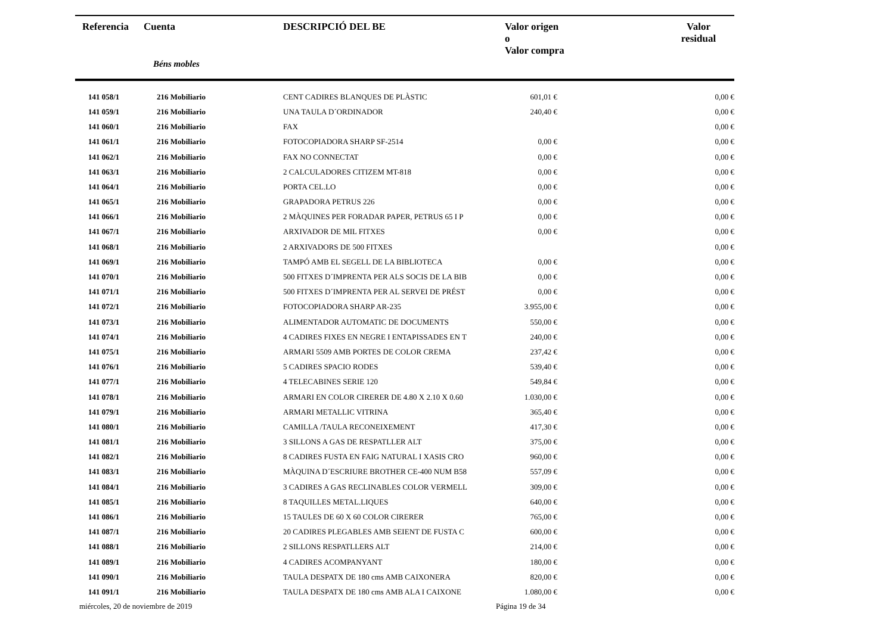| Referencia | Cuenta | DESCRIPCIÓ DEL BE | Valor origen o Valor compra | | Valor residual |
| --- | --- | --- | --- | --- | --- |
| | Béns mobles | | | | |
| 141 058/1 | 216 Mobiliario | CENT CADIRES BLANQUES DE PLÀSTIC | 601,01 € | | 0,00 € |
| 141 059/1 | 216 Mobiliario | UNA TAULA D´ORDINADOR | 240,40 € | | 0,00 € |
| 141 060/1 | 216 Mobiliario | FAX | | | 0,00 € |
| 141 061/1 | 216 Mobiliario | FOTOCOPIADORA SHARP SF-2514 | 0,00 € | | 0,00 € |
| 141 062/1 | 216 Mobiliario | FAX NO CONNECTAT | 0,00 € | | 0,00 € |
| 141 063/1 | 216 Mobiliario | 2 CALCULADORES CITIZEM MT-818 | 0,00 € | | 0,00 € |
| 141 064/1 | 216 Mobiliario | PORTA CEL.LO | 0,00 € | | 0,00 € |
| 141 065/1 | 216 Mobiliario | GRAPADORA PETRUS 226 | 0,00 € | | 0,00 € |
| 141 066/1 | 216 Mobiliario | 2 MÀQUINES PER FORADAR PAPER, PETRUS 65 I P | 0,00 € | | 0,00 € |
| 141 067/1 | 216 Mobiliario | ARXIVADOR DE MIL FITXES | 0,00 € | | 0,00 € |
| 141 068/1 | 216 Mobiliario | 2 ARXIVADORS DE 500 FITXES | | | 0,00 € |
| 141 069/1 | 216 Mobiliario | TAMPÓ AMB EL SEGELL DE LA BIBLIOTECA | 0,00 € | | 0,00 € |
| 141 070/1 | 216 Mobiliario | 500 FITXES D´IMPRENTA PER ALS SOCIS DE LA BIB | 0,00 € | | 0,00 € |
| 141 071/1 | 216 Mobiliario | 500 FITXES D´IMPRENTA PER AL SERVEI DE PRÉST | 0,00 € | | 0,00 € |
| 141 072/1 | 216 Mobiliario | FOTOCOPIADORA SHARP AR-235 | 3.955,00 € | | 0,00 € |
| 141 073/1 | 216 Mobiliario | ALIMENTADOR AUTOMATIC DE DOCUMENTS | 550,00 € | | 0,00 € |
| 141 074/1 | 216 Mobiliario | 4 CADIRES FIXES EN NEGRE I ENTAPISSADES EN T | 240,00 € | | 0,00 € |
| 141 075/1 | 216 Mobiliario | ARMARI 5509 AMB PORTES DE COLOR CREMA | 237,42 € | | 0,00 € |
| 141 076/1 | 216 Mobiliario | 5 CADIRES SPACIO RODES | 539,40 € | | 0,00 € |
| 141 077/1 | 216 Mobiliario | 4 TELECABINES SERIE 120 | 549,84 € | | 0,00 € |
| 141 078/1 | 216 Mobiliario | ARMARI EN COLOR CIRERER DE 4.80 X 2.10 X 0.60 | 1.030,00 € | | 0,00 € |
| 141 079/1 | 216 Mobiliario | ARMARI METALLIC VITRINA | 365,40 € | | 0,00 € |
| 141 080/1 | 216 Mobiliario | CAMILLA /TAULA RECONEIXEMENT | 417,30 € | | 0,00 € |
| 141 081/1 | 216 Mobiliario | 3 SILLONS A GAS DE RESPATLLER ALT | 375,00 € | | 0,00 € |
| 141 082/1 | 216 Mobiliario | 8 CADIRES FUSTA EN FAIG NATURAL I XASIS CRO | 960,00 € | | 0,00 € |
| 141 083/1 | 216 Mobiliario | MÀQUINA D´ESCRIURE BROTHER CE-400 NUM B58 | 557,09 € | | 0,00 € |
| 141 084/1 | 216 Mobiliario | 3 CADIRES A GAS RECLINABLES COLOR VERMELL | 309,00 € | | 0,00 € |
| 141 085/1 | 216 Mobiliario | 8 TAQUILLES METAL.LIQUES | 640,00 € | | 0,00 € |
| 141 086/1 | 216 Mobiliario | 15 TAULES DE 60 X 60 COLOR CIRERER | 765,00 € | | 0,00 € |
| 141 087/1 | 216 Mobiliario | 20 CADIRES PLEGABLES AMB SEIENT DE FUSTA C | 600,00 € | | 0,00 € |
| 141 088/1 | 216 Mobiliario | 2 SILLONS RESPATLLERS ALT | 214,00 € | | 0,00 € |
| 141 089/1 | 216 Mobiliario | 4 CADIRES ACOMPANYANT | 180,00 € | | 0,00 € |
| 141 090/1 | 216 Mobiliario | TAULA DESPATX DE 180 cms AMB CAIXONERA | 820,00 € | | 0,00 € |
| 141 091/1 | 216 Mobiliario | TAULA DESPATX DE 180 cms AMB ALA I CAIXONE | 1.080,00 € | | 0,00 € |
miércoles, 20 de noviembre de 2019
Página 19 de 34